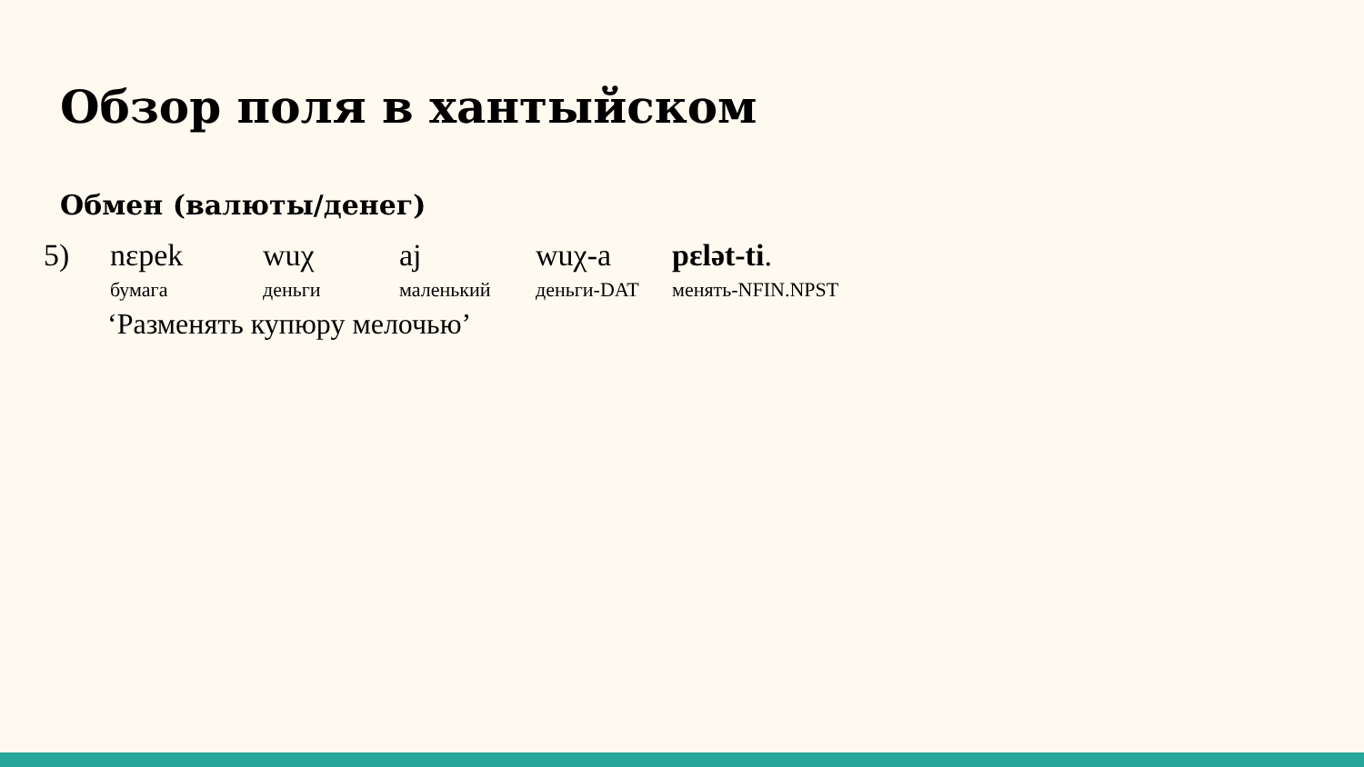Обзор поля в хантыйском
Обмен (валюты/денег)
| 5) | nɛpek | wuχ | aj | wuχ-a | pɛlət-ti . |
| | бумага | деньги | маленький | деньги-DAT | менять-NFIN.NPST |
‘Разменять купюру мелочью’